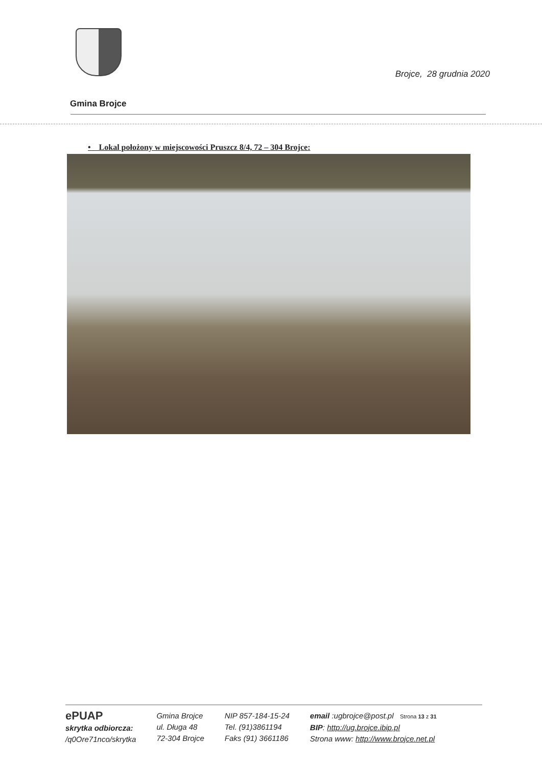Brojce, 28 grudnia 2020
Gmina Brojce
• Lokal położony w miejscowości Pruszcz 8/4, 72 – 304 Brojce:
ePUAP
skrytka odbiorcza:
/q0Ore71nco/skrytka
Gmina Brojce
ul. Długa 48
72-304 Brojce
NIP 857-184-15-24
Tel. (91)3861194
Faks (91) 3661186
email :ugbrojce@post.pl Strona 13 z 31
BIP: http://ug.brojce.ibip.pl
Strona www: http://www.brojce.net.pl